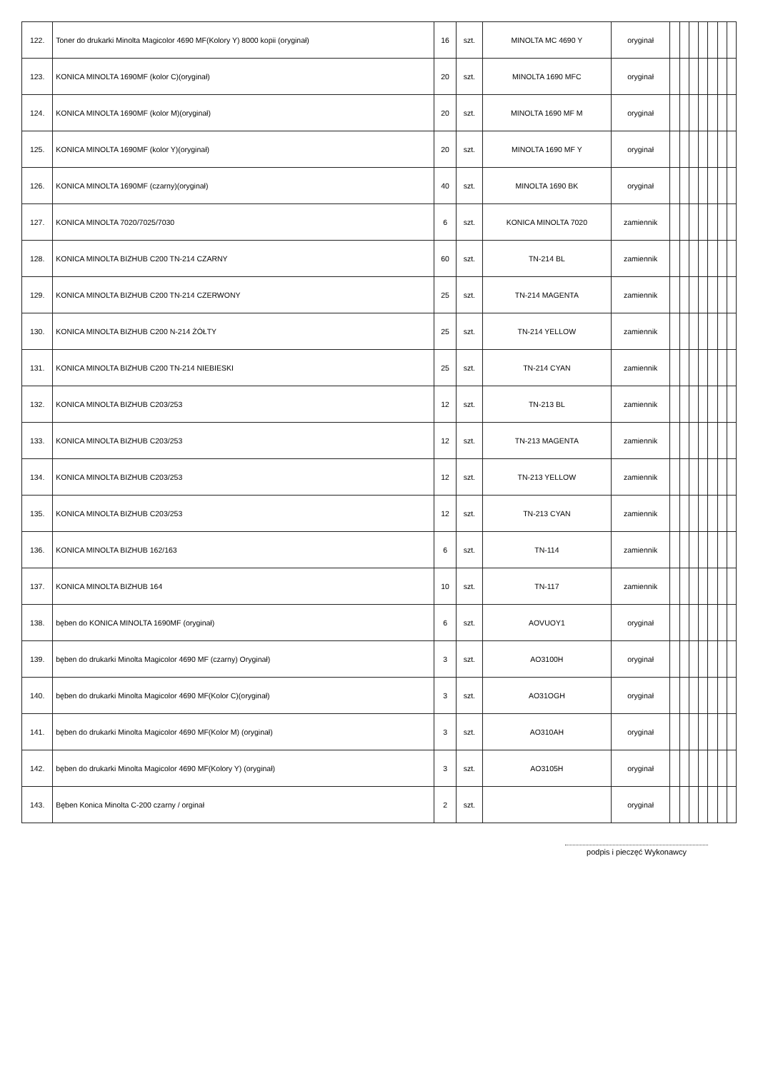| 122. | Toner do drukarki Minolta Magicolor 4690 MF(Kolory Y) 8000 kopii (oryginał) | 16 | szt. | MINOLTA MC 4690 Y | oryginał | | | | | | | |
| 123. | KONICA MINOLTA 1690MF (kolor C)(oryginał) | 20 | szt. | MINOLTA 1690 MFC | oryginał | | | | | | | |
| 124. | KONICA MINOLTA 1690MF (kolor M)(oryginał) | 20 | szt. | MINOLTA 1690 MF M | oryginał | | | | | | | |
| 125. | KONICA MINOLTA 1690MF (kolor Y)(oryginał) | 20 | szt. | MINOLTA 1690 MF Y | oryginał | | | | | | | |
| 126. | KONICA MINOLTA 1690MF (czarny)(oryginał) | 40 | szt. | MINOLTA 1690 BK | oryginał | | | | | | | |
| 127. | KONICA MINOLTA 7020/7025/7030 | 6 | szt. | KONICA MINOLTA 7020 | zamiennik | | | | | | | |
| 128. | KONICA MINOLTA BIZHUB C200 TN-214 CZARNY | 60 | szt. | TN-214 BL | zamiennik | | | | | | | |
| 129. | KONICA MINOLTA BIZHUB C200 TN-214 CZERWONY | 25 | szt. | TN-214 MAGENTA | zamiennik | | | | | | | |
| 130. | KONICA MINOLTA BIZHUB C200 N-214 ŻÓŁTY | 25 | szt. | TN-214 YELLOW | zamiennik | | | | | | | |
| 131. | KONICA MINOLTA BIZHUB C200 TN-214 NIEBIESKI | 25 | szt. | TN-214 CYAN | zamiennik | | | | | | | |
| 132. | KONICA MINOLTA BIZHUB C203/253 | 12 | szt. | TN-213 BL | zamiennik | | | | | | | |
| 133. | KONICA MINOLTA BIZHUB C203/253 | 12 | szt. | TN-213 MAGENTA | zamiennik | | | | | | | |
| 134. | KONICA MINOLTA BIZHUB C203/253 | 12 | szt. | TN-213 YELLOW | zamiennik | | | | | | | |
| 135. | KONICA MINOLTA BIZHUB C203/253 | 12 | szt. | TN-213 CYAN | zamiennik | | | | | | | |
| 136. | KONICA MINOLTA BIZHUB 162/163 | 6 | szt. | TN-114 | zamiennik | | | | | | | |
| 137. | KONICA MINOLTA BIZHUB 164 | 10 | szt. | TN-117 | zamiennik | | | | | | | |
| 138. | bęben do KONICA MINOLTA 1690MF (oryginał) | 6 | szt. | AOVUOY1 | oryginał | | | | | | | |
| 139. | bęben do drukarki Minolta Magicolor 4690 MF (czarny) Oryginał) | 3 | szt. | AO3100H | oryginał | | | | | | | |
| 140. | bęben do drukarki Minolta Magicolor 4690 MF(Kolor C)(oryginał) | 3 | szt. | AO31OGH | oryginał | | | | | | | |
| 141. | bęben do drukarki Minolta Magicolor 4690 MF(Kolor M) (oryginał) | 3 | szt. | AO310AH | oryginał | | | | | | | |
| 142. | bęben do drukarki Minolta Magicolor 4690 MF(Kolory Y) (oryginał) | 3 | szt. | AO3105H | oryginał | | | | | | | |
| 143. | Bęben Konica Minolta C-200 czarny / orginał | 2 | szt. | | oryginał | | | | | | | |
podpis i pieczęć Wykonawcy